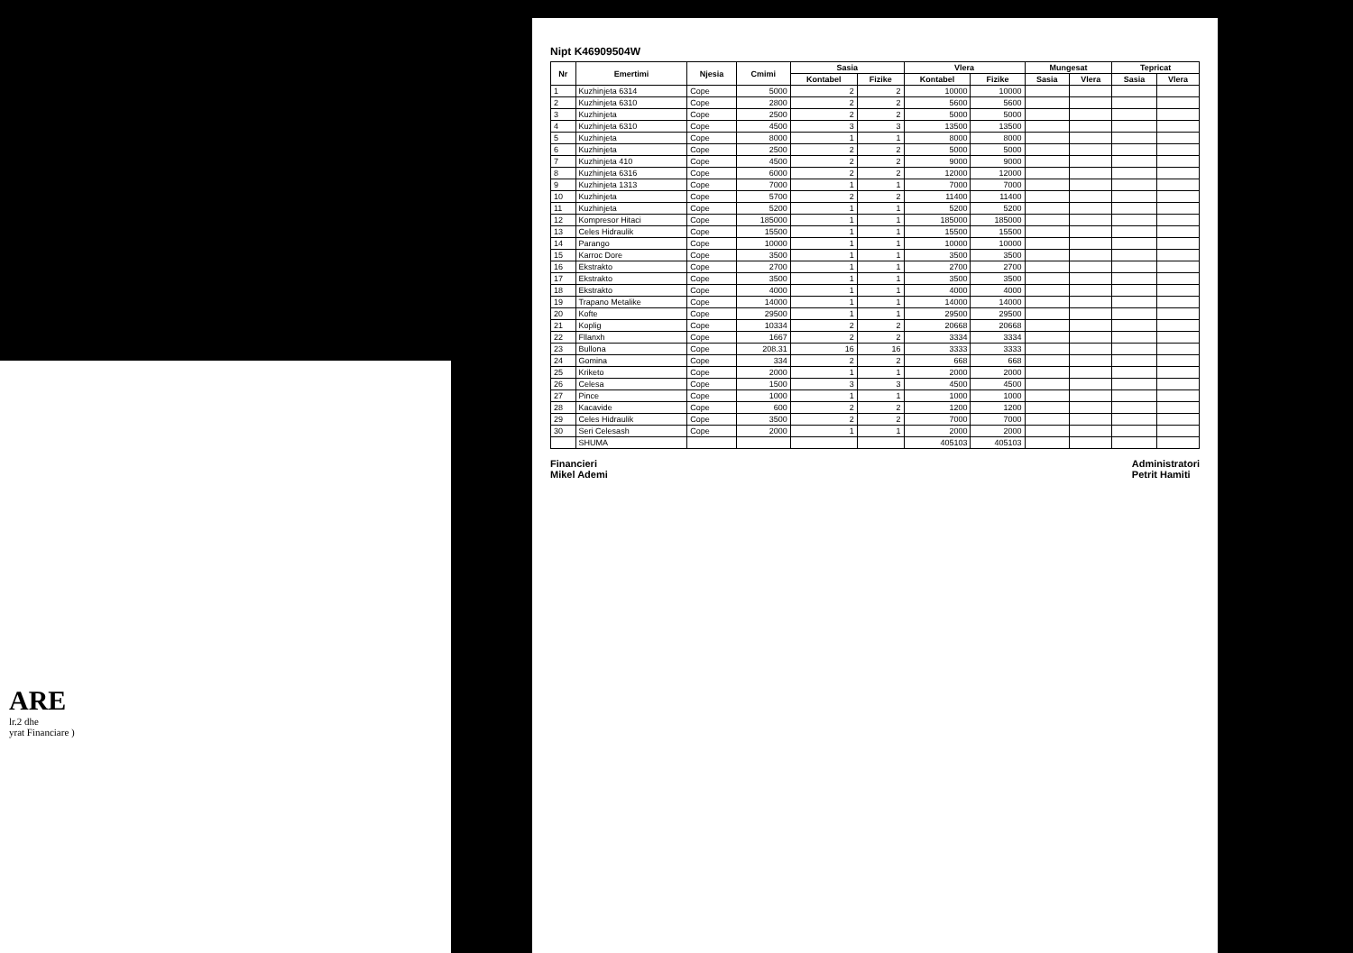ARE
lr.2 dhe
yrat Financiare )
Nipt K46909504W
| Nr | Emertimi | Njesia | Cmimi | Sasia | | Vlera | | Mungesat | | Tepricat | |
| --- | --- | --- | --- | --- | --- | --- | --- | --- | --- | --- | --- |
| | | | | Kontabel | Fizike | Kontabel | Fizike | Sasia | Vlera | Sasia | Vlera |
| 1 | Kuzhinjeta 6314 | Cope | 5000 | 2 | 2 | 10000 | 10000 | | | | |
| 2 | Kuzhinjeta 6310 | Cope | 2800 | 2 | 2 | 5600 | 5600 | | | | |
| 3 | Kuzhinjeta | Cope | 2500 | 2 | 2 | 5000 | 5000 | | | | |
| 4 | Kuzhinjeta 6310 | Cope | 4500 | 3 | 3 | 13500 | 13500 | | | | |
| 5 | Kuzhinjeta | Cope | 8000 | 1 | 1 | 8000 | 8000 | | | | |
| 6 | Kuzhinjeta | Cope | 2500 | 2 | 2 | 5000 | 5000 | | | | |
| 7 | Kuzhinjeta 410 | Cope | 4500 | 2 | 2 | 9000 | 9000 | | | | |
| 8 | Kuzhinjeta 6316 | Cope | 6000 | 2 | 2 | 12000 | 12000 | | | | |
| 9 | Kuzhinjeta 1313 | Cope | 7000 | 1 | 1 | 7000 | 7000 | | | | |
| 10 | Kuzhinjeta | Cope | 5700 | 2 | 2 | 11400 | 11400 | | | | |
| 11 | Kuzhinjeta | Cope | 5200 | 1 | 1 | 5200 | 5200 | | | | |
| 12 | Kompresor Hitaci | Cope | 185000 | 1 | 1 | 185000 | 185000 | | | | |
| 13 | Celes Hidraulik | Cope | 15500 | 1 | 1 | 15500 | 15500 | | | | |
| 14 | Parango | Cope | 10000 | 1 | 1 | 10000 | 10000 | | | | |
| 15 | Karroc Dore | Cope | 3500 | 1 | 1 | 3500 | 3500 | | | | |
| 16 | Ekstrakto | Cope | 2700 | 1 | 1 | 2700 | 2700 | | | | |
| 17 | Ekstrakto | Cope | 3500 | 1 | 1 | 3500 | 3500 | | | | |
| 18 | Ekstrakto | Cope | 4000 | 1 | 1 | 4000 | 4000 | | | | |
| 19 | Trapano Metalike | Cope | 14000 | 1 | 1 | 14000 | 14000 | | | | |
| 20 | Kofte | Cope | 29500 | 1 | 1 | 29500 | 29500 | | | | |
| 21 | Koplig | Cope | 10334 | 2 | 2 | 20668 | 20668 | | | | |
| 22 | Fllanxh | Cope | 1667 | 2 | 2 | 3334 | 3334 | | | | |
| 23 | Bullona | Cope | 208.31 | 16 | 16 | 3333 | 3333 | | | | |
| 24 | Gomina | Cope | 334 | 2 | 2 | 668 | 668 | | | | |
| 25 | Kriketo | Cope | 2000 | 1 | 1 | 2000 | 2000 | | | | |
| 26 | Celesa | Cope | 1500 | 3 | 3 | 4500 | 4500 | | | | |
| 27 | Pince | Cope | 1000 | 1 | 1 | 1000 | 1000 | | | | |
| 28 | Kacavide | Cope | 600 | 2 | 2 | 1200 | 1200 | | | | |
| 29 | Celes Hidraulik | Cope | 3500 | 2 | 2 | 7000 | 7000 | | | | |
| 30 | Seri Celesash | Cope | 2000 | 1 | 1 | 2000 | 2000 | | | | |
| | SHUMA | | | | | 405103 | 405103 | | | | |
Financieri
Mikel Ademi
Administratori
Petrit Hamiti